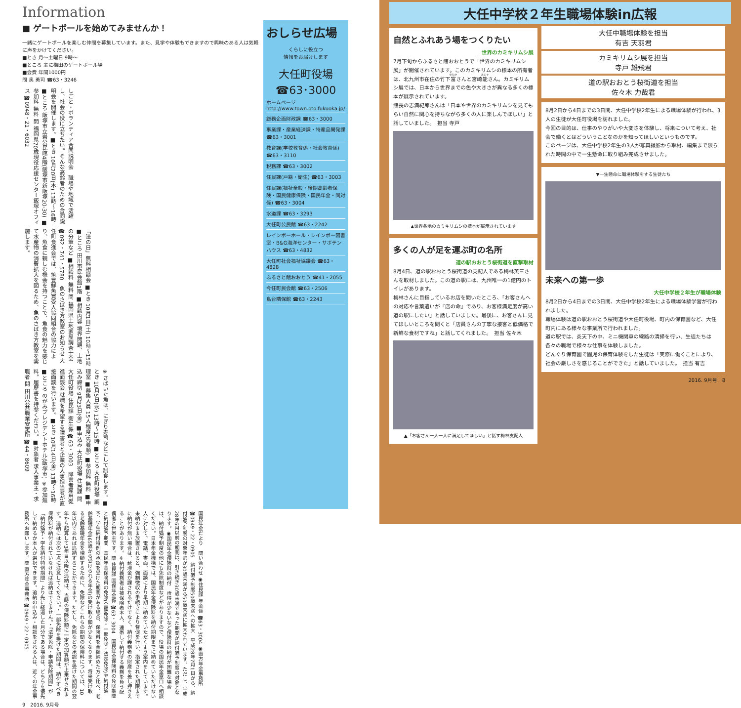Information
■ ゲートボールを始めてみませんか！
一緒にゲートボールを楽しむ仲間を募集しています。また、見学や体験もできますので興味のある人は気軽に声をかけてください。
■とき 月〜土曜日 9時〜
■ところ 主に梅田のゲートボール場
■会費 年間1000円
問 奥 勇司 ☎63・3246
しごと・ボランティア合同説明会　職場や地域で活躍し、社会の役に立ちたい。そんな高齢者のための合同説明会を開催します。■とき 10月20日(木) 13時〜16時 ■ところ 飯塚市立岩公民館4階(飯塚市新飯塚20-30) ■参加料 無料 問 福岡県70歳現役応援センター飯塚オフィス ☎0948・21・6032
「法の日」無料相談会 ■とき 10月1日(土) 10時〜15時 ■ところ 田川市民会館1階 ■相談内容 境界問題、土地の分筆など ■相談料 無料 問 福岡県土地家屋調査士会 ☎092・741・5780　魚のさばき方教室のお知らせ 大任町食進会では、筑豊鮮魚買受人協同組合の協力により、魚食に親しむ機会を持つことで、魚食の魅力を感じて水産物の消費拡大を図るため、魚のさばき方教室を実施します。
※さばいた魚は、にぎり寿司などにして試食します。■とき 10月5日(水) 13時〜15時 ■ところ 大任町役場 調理室 ■募集人員 15人程度(先着順) ■参加料 無料 ■申込み締切 9月23日(金) ■申込み 大任町役場 住民課 問 大任町役場 住民課 衛生係 ☎63・3003　障害者雇用促進面談会 就職を希望する障害者と企業の人事担当者が直接面談を行います。■とき 10月14日(金) 13時〜16時 ■ところ のがみプレジデントホテル(飯塚市) ※参加無料。履歴書を持参ください。■対象者 求人事業主・求職者 問 田川公共職業安定所 ☎44・8609
おしらせ広場
くらしに役立つ
情報をお届けします
大任町役場
☎63･3000
ホームページ
http://www.town.oto.fukuoka.jp/
総務企画財政課 ☎63・3000
事業課・産業経済課・特産品開発課 ☎63・3001
教育課(学校教育係・社会教育係) ☎63・3110
税務課 ☎63・3002
住民課(戸籍・衛生) ☎63・3003
住民課(福祉全般・後期高齢者保険・国民健康保険・国民年金・同対係) ☎63・3004
水道課 ☎63・3293
大任町公民館 ☎63・2242
レインボーホール・レインボー図書室・B&G海洋センター・サボテンハウス ☎63・4832
大任町社会福祉協議会 ☎63・4828
ふるさと館おおとう ☎41・2055
今任町民会館 ☎63・2506
島台隣保館 ☎63・2243
国民年金だより　問い合わせ ◉住民課 年金係 ☎63・3004 ◉直方年金事務所 ☎0949・22・0905　納付猶予制度50歳未満への拡大　平成28年7月1日から、納付猶予制度の対象年齢が30歳未満から50歳未満に拡大されています。ただし、平成28年6月以前の期間は、引き続き30歳未満であった期間が納付猶予制度の対象となります。◉国民年金保険料の納付　所得が少ないなど保険料の納付が困難な場合は、納付猶予制度の他にも免除制度などがありますので、役場の国民年金窓口へ相談ください。日本年金機構では、国民年金保険料を納付期限までに納めていただけない人に対して、電話、書面、面談により早期に納めていただくよう案内をしています。未納のまま放置されると、強制徴収の手続きにより督促を行い、指定された期限までに納付が無い場合は、延滞金が課されるだけでなく、納付義務者の財産を差し押さえることがあります。※納付義務者は被保険者本人、連帯して納付する義務を負う配偶者と世帯主です。問 住民課 国保年金係 ☎63・3004　国民年金保険料の免除期間と納付猶予期間　国民年金保険料の免除(全額免除・一部免除・法定免除)や納付猶予、学生納付特例の承認を受けた期間がある場合、保険料を全額納めた方と比べ、老齢基礎年金(65歳から受けられる年金)の受け取り額が少なくなります。将来受け取る老齢基礎年金を増額するために、免除などこれらの期間の保険料については、10年以内であれば追納することができます。ただし、免除などの承認を受けた期間の翌年から起算して3年目以降の追納は、当時の保険料額に一定の加算額が上乗せされます。追納には次の二点に注意してください。・一部免除を受けた期間は、納付すべき保険料が納付されていなければ追納はできません。・「法定免除・申請免除期間」が「納付猶予・学生納付特例期間」より先に経過した月分である場合は、どちらを優先して納めるか本人が選択できます。追納の申込み・相談をされる人は、近くの年金事務所へお願いします。問 直方年金事務所 ☎0949・22・0905
9　2016. 9月号
大任中学校２年生職場体験in広報
自然とふれあう場をつくりたい
世界のカミキリムシ展
7月下旬からふるさと館おおとうで「世界のカミキリムシ展」が開催されています。このカミキリムシの標本の所有者は、北九州市在住の竹下富さんと宮崎能さん。カミキリムシ展では、日本から世界までの色や大きさが異なる多くの標本が展示されています。
館長の志満紀郎さんは「日本や世界のカミキリムシを見てもらい自然に関心を持ちながら多くの人に楽しんでほしい」と話していました。　担当 寺戸
▲世界各地のカミキリムシの標本が展示されています
多くの人が足を運ぶ町の名所
道の駅おおとう桜街道を直撃取材
8月4日、道の駅おおとう桜街道の支配人である梅林英三さんを取材しました。この道の駅には、九州唯一の1億円のトイレがあります。
梅林さんに目指しているお店を聞いたところ、「お客さんへの対応や言葉遣いが『店の命』であり、お客様満足度が高い道の駅にしたい」と話していました。最後に、お客さんに見てほしいところを聞くと「店員さんの丁寧な接客と低価格で新鮮な食材ですね」と話してくれました。　担当 佐々木
▲「お客さん一人一人に満足してほしい」と話す梅林支配人
大任中職場体験を担当
有吉 天羽君
カミキリムシ展を担当
寺戸 雄飛君
道の駅おおとう桜街道を担当
佐々木 力哉君
8月2日から4日までの3日間、大任中学校2年生による職場体験が行われ、3人の生徒が大任町役場を訪れました。
今回の目的は、仕事のやりがいや大変さを体験し、将来について考え、社会で働くとはどういうことなのかを知ってほしいというものです。
このページは、大任中学校2年生の3人が写真撮影から取材、編集まで限られた時間の中で一生懸命に取り組み完成させました。
▼一生懸命に職場体験をする生徒たち
未来への第一歩
大任中学校２年生が職場体験
8月2日から4日までの3日間、大任中学校2年生による職場体験学習が行われました。
職場体験は道の駅おおとう桜街道や大任町役場、町内の保育園など、大任町内にある様々な事業所で行われました。
道の駅では、炎天下の中、ミニ機関車の線路の清掃を行い、生徒たちは各々の職場で様々な仕事を体験しました。
どんぐり保育園で園児の保育体験をした生徒は「実際に働くことにより、社会の厳しさを感じることができた」と話していました。　担当 有吉
2016. 9月号　8